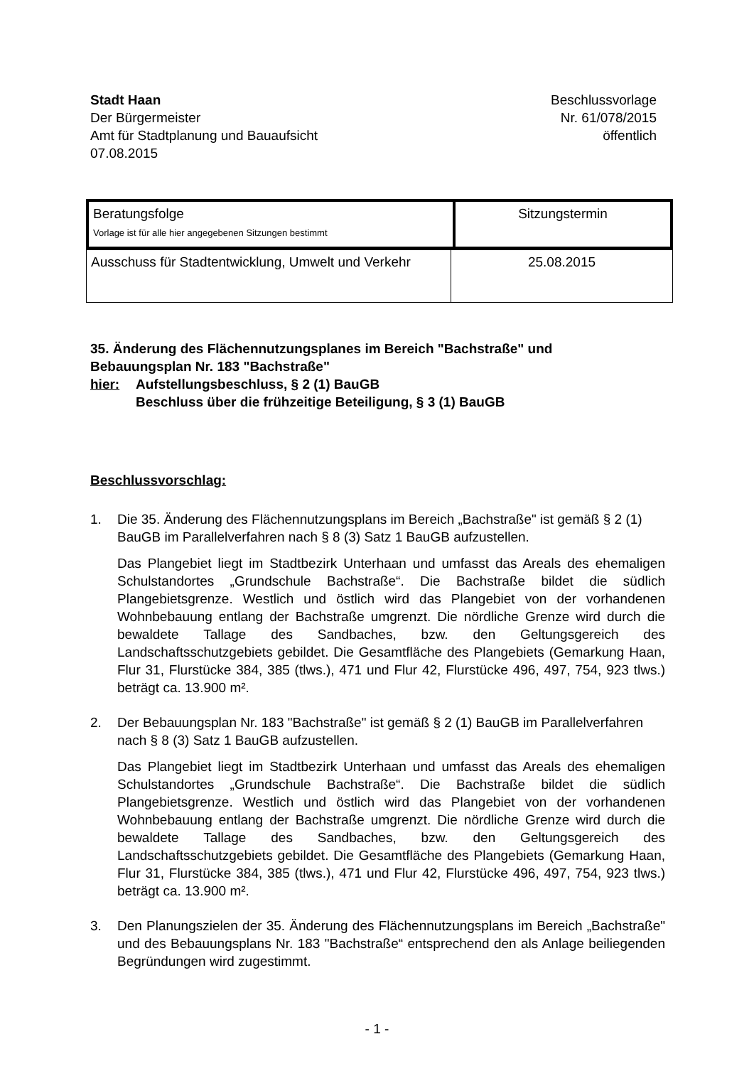Stadt Haan
Der Bürgermeister
Amt für Stadtplanung und Bauaufsicht
07.08.2015
Beschlussvorlage
Nr. 61/078/2015
öffentlich
| Beratungsfolge Vorlage ist für alle hier angegebenen Sitzungen bestimmt | Sitzungstermin |
| Ausschuss für Stadtentwicklung, Umwelt und Verkehr | 25.08.2015 |
35. Änderung des Flächennutzungsplanes im Bereich "Bachstraße" und
Bebauungsplan Nr. 183 "Bachstraße"
hier: Aufstellungsbeschluss, § 2 (1) BauGB
Beschluss über die frühzeitige Beteiligung, § 3 (1) BauGB
Beschlussvorschlag:
1. Die 35. Änderung des Flächennutzungsplans im Bereich „Bachstraße" ist gemäß § 2 (1) BauGB im Parallelverfahren nach § 8 (3) Satz 1 BauGB aufzustellen.
Das Plangebiet liegt im Stadtbezirk Unterhaan und umfasst das Areals des ehemaligen Schulstandortes „Grundschule Bachstraße“. Die Bachstraße bildet die südlich Plangebietsgrenze. Westlich und östlich wird das Plangebiet von der vorhandenen Wohnbebauung entlang der Bachstraße umgrenzt. Die nördliche Grenze wird durch die bewaldete Tallage des Sandbaches, bzw. den Geltungsgereich des Landschaftsschutzgebiets gebildet. Die Gesamtfläche des Plangebiets (Gemarkung Haan, Flur 31, Flurstücke 384, 385 (tlws.), 471 und Flur 42, Flurstücke 496, 497, 754, 923 tlws.) beträgt ca. 13.900 m².
2. Der Bebauungsplan Nr. 183 "Bachstraße" ist gemäß § 2 (1) BauGB im Parallelverfahren nach § 8 (3) Satz 1 BauGB aufzustellen.
Das Plangebiet liegt im Stadtbezirk Unterhaan und umfasst das Areals des ehemaligen Schulstandortes „Grundschule Bachstraße“. Die Bachstraße bildet die südlich Plangebietsgrenze. Westlich und östlich wird das Plangebiet von der vorhandenen Wohnbebauung entlang der Bachstraße umgrenzt. Die nördliche Grenze wird durch die bewaldete Tallage des Sandbaches, bzw. den Geltungsgereich des Landschaftsschutzgebiets gebildet. Die Gesamtfläche des Plangebiets (Gemarkung Haan, Flur 31, Flurstücke 384, 385 (tlws.), 471 und Flur 42, Flurstücke 496, 497, 754, 923 tlws.) beträgt ca. 13.900 m².
3. Den Planungszielen der 35. Änderung des Flächennutzungsplans im Bereich „Bachstraße" und des Bebauungsplans Nr. 183 "Bachstraße“ entsprechend den als Anlage beiliegenden Begründungen wird zugestimmt.
- 1 -